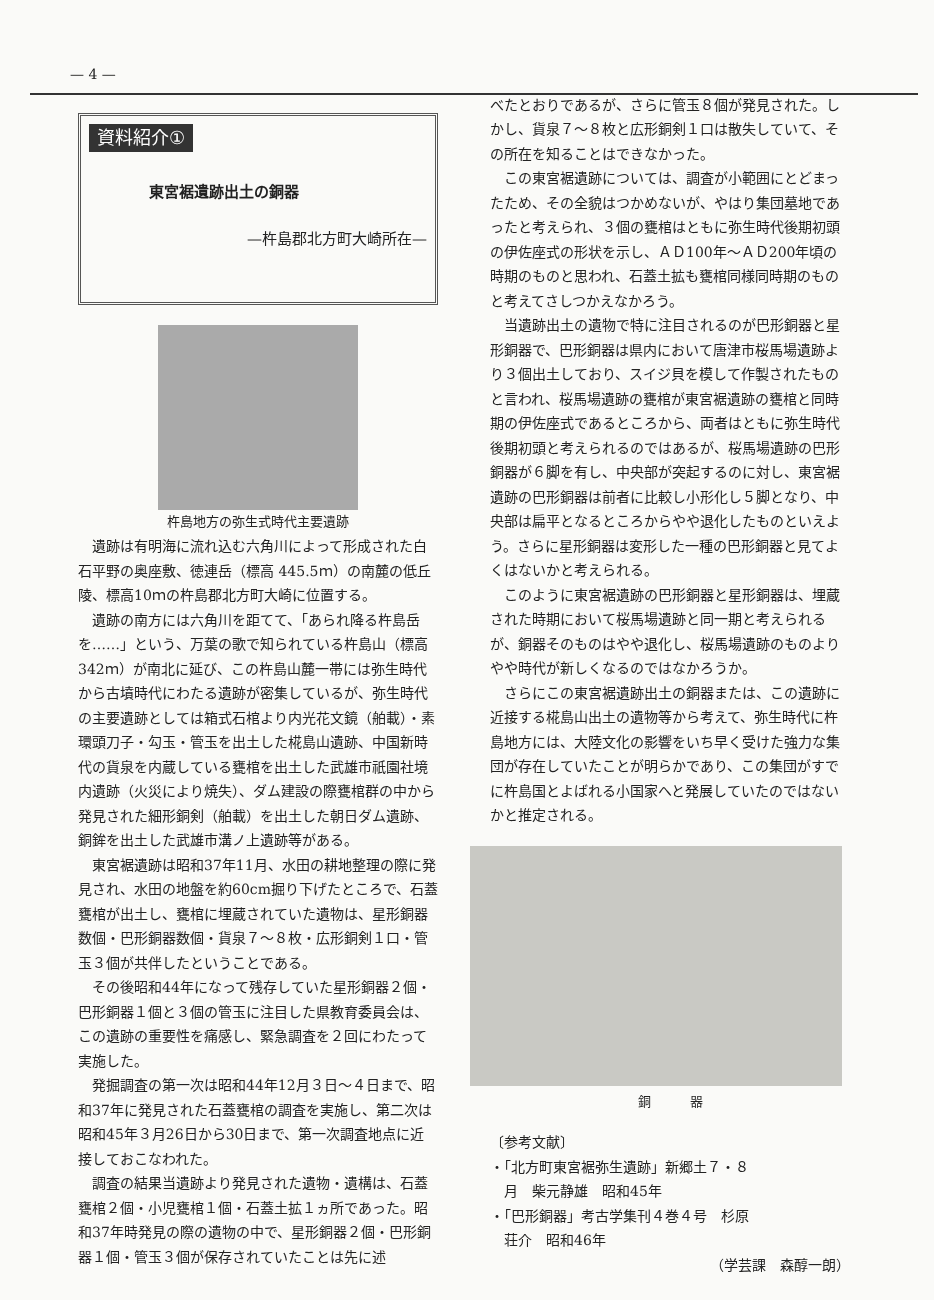— 4 —
資料紹介①
東宮裾遺跡出土の銅器
—杵島郡北方町大崎所在—
杵島地方の弥生式時代主要遺跡
遺跡は有明海に流れ込む六角川によって形成された白石平野の奥座敷、徳連岳（標高 445.5ｍ）の南麓の低丘陵、標高10ｍの杵島郡北方町大崎に位置する。
遺跡の南方には六角川を距てて、「あられ降る杵島岳を……」という、万葉の歌で知られている杵島山（標高 342ｍ）が南北に延び、この杵島山麓一帯には弥生時代から古墳時代にわたる遺跡が密集しているが、弥生時代の主要遺跡としては箱式石棺より内光花文鏡（舶載）・素環頭刀子・勾玉・管玉を出土した椛島山遺跡、中国新時代の貨泉を内蔵している甕棺を出土した武雄市祇園社境内遺跡（火災により焼失）、ダム建設の際甕棺群の中から発見された細形銅剣（舶載）を出土した朝日ダム遺跡、銅鉾を出土した武雄市溝ノ上遺跡等がある。
東宮裾遺跡は昭和37年11月、水田の耕地整理の際に発見され、水田の地盤を約60cm掘り下げたところで、石蓋甕棺が出土し、甕棺に埋蔵されていた遺物は、星形銅器数個・巴形銅器数個・貨泉７～８枚・広形銅剣１口・管玉３個が共伴したということである。
その後昭和44年になって残存していた星形銅器２個・巴形銅器１個と３個の管玉に注目した県教育委員会は、この遺跡の重要性を痛感し、緊急調査を２回にわたって実施した。
発掘調査の第一次は昭和44年12月３日～４日まで、昭和37年に発見された石蓋甕棺の調査を実施し、第二次は昭和45年３月26日から30日まで、第一次調査地点に近接しておこなわれた。
調査の結果当遺跡より発見された遺物・遺構は、石蓋甕棺２個・小児甕棺１個・石蓋土拡１ヵ所であった。昭和37年時発見の際の遺物の中で、星形銅器２個・巴形銅器１個・管玉３個が保存されていたことは先に述
べたとおりであるが、さらに管玉８個が発見された。しかし、貨泉７～８枚と広形銅剣１口は散失していて、その所在を知ることはできなかった。
この東宮裾遺跡については、調査が小範囲にとどまったため、その全貌はつかめないが、やはり集団墓地であったと考えられ、３個の甕棺はともに弥生時代後期初頭の伊佐座式の形状を示し、ＡＤ100年～ＡＤ200年頃の時期のものと思われ、石蓋土拡も甕棺同様同時期のものと考えてさしつかえなかろう。
当遺跡出土の遺物で特に注目されるのが巴形銅器と星形銅器で、巴形銅器は県内において唐津市桜馬場遺跡より３個出土しており、スイジ貝を模して作製されたものと言われ、桜馬場遺跡の甕棺が東宮裾遺跡の甕棺と同時期の伊佐座式であるところから、両者はともに弥生時代後期初頭と考えられるのではあるが、桜馬場遺跡の巴形銅器が６脚を有し、中央部が突起するのに対し、東宮裾遺跡の巴形銅器は前者に比較し小形化し５脚となり、中央部は扁平となるところからやや退化したものといえよう。さらに星形銅器は変形した一種の巴形銅器と見てよくはないかと考えられる。
このように東宮裾遺跡の巴形銅器と星形銅器は、埋蔵された時期において桜馬場遺跡と同一期と考えられるが、銅器そのものはやや退化し、桜馬場遺跡のものよりやや時代が新しくなるのではなかろうか。
さらにこの東宮裾遺跡出土の銅器または、この遺跡に近接する椛島山出土の遺物等から考えて、弥生時代に杵島地方には、大陸文化の影響をいち早く受けた強力な集団が存在していたことが明らかであり、この集団がすでに杵島国とよばれる小国家へと発展していたのではないかと推定される。
銅　　　器
〔参考文献〕
・「北方町東宮裾弥生遺跡」新郷土７・８
　月　柴元静雄　昭和45年
・「巴形銅器」考古学集刊４巻４号　杉原
　荘介　昭和46年
（学芸課　森醇一朗）